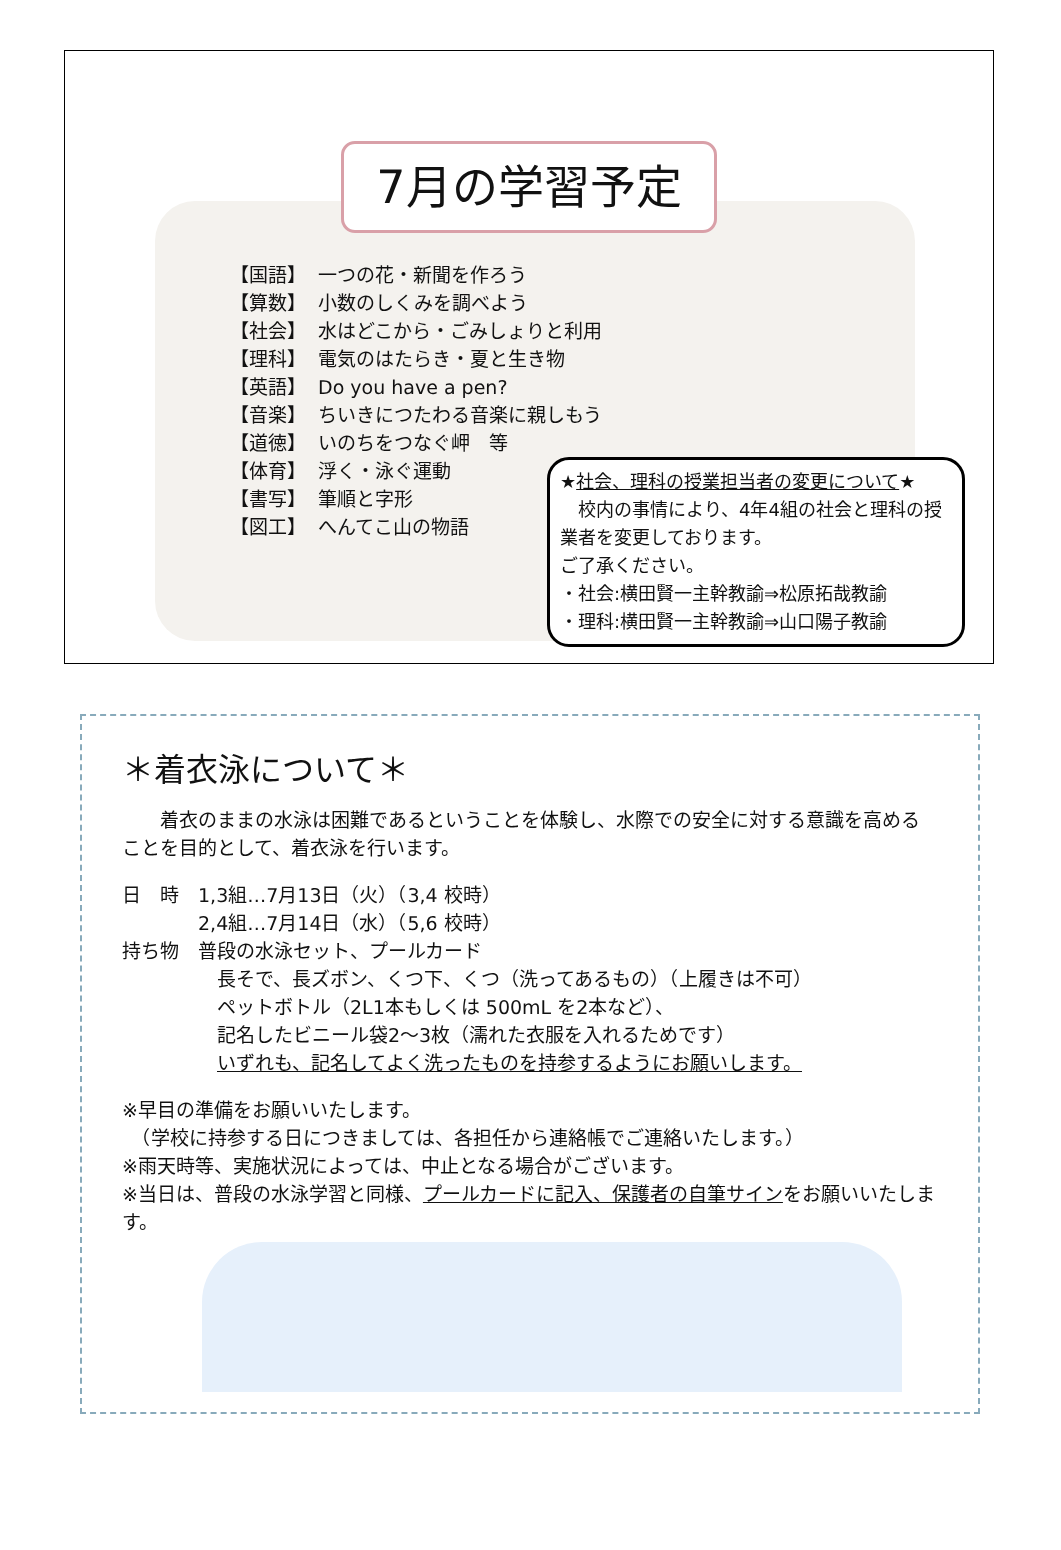7月の学習予定
【国語】 一つの花・新聞を作ろう
【算数】 小数のしくみを調べよう
【社会】 水はどこから・ごみしょりと利用
【理科】 電気のはたらき・夏と生き物
【英語】 Do you have a pen?
【音楽】 ちいきにつたわる音楽に親しもう
【道徳】 いのちをつなぐ岬　等
【体育】 浮く・泳ぐ運動
【書写】 筆順と字形
【図工】 へんてこ山の物語
★社会、理科の授業担当者の変更について★
　校内の事情により、4年4組の社会と理科の授業者を変更しております。
ご了承ください。
・社会:横田賢一主幹教諭⇒松原拓哉教諭
・理科:横田賢一主幹教諭⇒山口陽子教諭
＊着衣泳について＊
　　着衣のままの水泳は困難であるということを体験し、水際での安全に対する意識を高めることを目的として、着衣泳を行います。
日　時　1,3組…7月13日（火）（3,4 校時）
　　　　2,4組…7月14日（水）（5,6 校時）
持ち物　普段の水泳セット、プールカード
　　　　　長そで、長ズボン、くつ下、くつ（洗ってあるもの）（上履きは不可）
　　　　　ペットボトル（2L1本もしくは 500mL を2本など）、
　　　　　記名したビニール袋2～3枚（濡れた衣服を入れるためです）
　　　　　いずれも、記名してよく洗ったものを持参するようにお願いします。
※早目の準備をお願いいたします。
　（学校に持参する日につきましては、各担任から連絡帳でご連絡いたします。）
※雨天時等、実施状況によっては、中止となる場合がございます。
※当日は、普段の水泳学習と同様、プールカードに記入、保護者の自筆サインをお願いいたします。